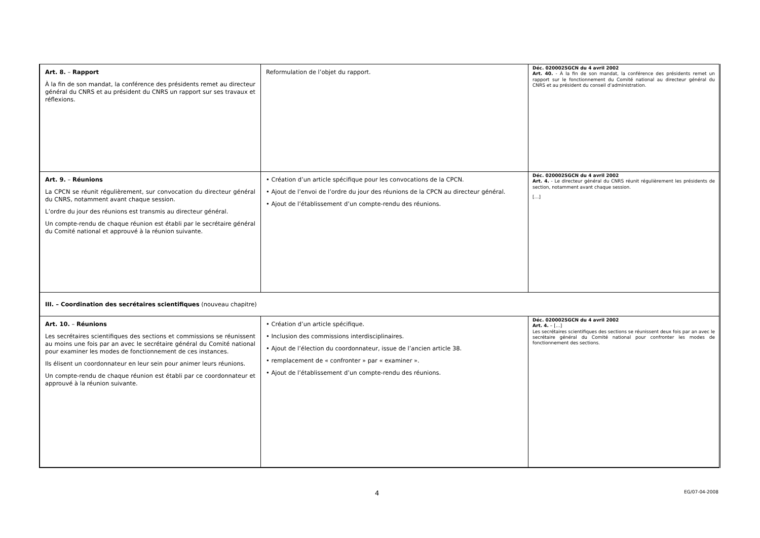| Art. 8. – Rapport À la fin de son mandat, la conférence des présidents remet au directeur général du CNRS et au président du CNRS un rapport sur ses travaux et réflexions. | Reformulation de l’objet du rapport. | Déc. 020002SGCN du 4 avril 2002 Art. 40. - À la fin de son mandat, la conférence des présidents remet un rapport sur le fonctionnement du Comité national au directeur général du CNRS et au président du conseil d’administration. |
| Art. 9. – Réunions La CPCN se réunit régulièrement, sur convocation du directeur général du CNRS, notamment avant chaque session. L’ordre du jour des réunions est transmis au directeur général. Un compte-rendu de chaque réunion est établi par le secrétaire général du Comité national et approuvé à la réunion suivante. | • Création d’un article spécifique pour les convocations de la CPCN. • Ajout de l’envoi de l’ordre du jour des réunions de la CPCN au directeur général. • Ajout de l’établissement d’un compte-rendu des réunions. | Déc. 020002SGCN du 4 avril 2002 Art. 4. - Le directeur général du CNRS réunit régulièrement les présidents de section, notamment avant chaque session. […] |
| III. – Coordination des secrétaires scientifiques (nouveau chapitre) | | |
| Art. 10. – Réunions Les secrétaires scientifiques des sections et commissions se réunissent au moins une fois par an avec le secrétaire général du Comité national pour examiner les modes de fonctionnement de ces instances. Ils élisent un coordonnateur en leur sein pour animer leurs réunions. Un compte-rendu de chaque réunion est établi par ce coordonnateur et approuvé à la réunion suivante. | • Création d’un article spécifique. • Inclusion des commissions interdisciplinaires. • Ajout de l’élection du coordonnateur, issue de l’ancien article 38. • remplacement de « confronter » par « examiner ». • Ajout de l’établissement d’un compte-rendu des réunions. | Déc. 020002SGCN du 4 avril 2002 Art. 4. – […] Les secrétaires scientifiques des sections se réunissent deux fois par an avec le secrétaire général du Comité national pour confronter les modes de fonctionnement des sections. |
4 EG/07-04-2008